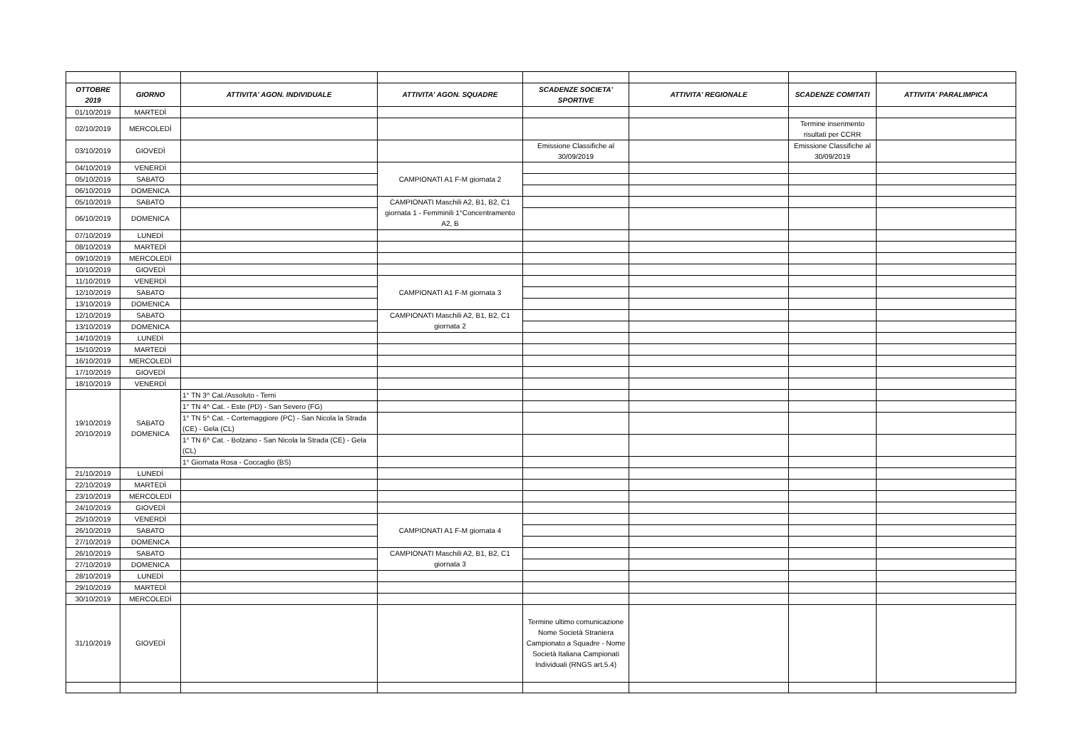| OTTOBRE 2019 | GIORNO | ATTIVITA' AGON. INDIVIDUALE | ATTIVITA' AGON. SQUADRE | SCADENZE SOCIETA' SPORTIVE | ATTIVITA' REGIONALE | SCADENZE COMITATI | ATTIVITA' PARALIMPICA |
| --- | --- | --- | --- | --- | --- | --- | --- |
| 01/10/2019 | MARTEDÌ | | | | | | |
| 02/10/2019 | MERCOLEDÌ | | | | | Termine inserimento risultati per CCRR | |
| 03/10/2019 | GIOVEDÌ | | | Emissione Classifiche al 30/09/2019 | | Emissione Classifiche al 30/09/2019 | |
| 04/10/2019 | VENERDÌ | | CAMPIONATI A1 F-M giornata 2 | | | | |
| 05/10/2019 | SABATO | | | | | | |
| 06/10/2019 | DOMENICA | | | | | | |
| 05/10/2019 | SABATO | | CAMPIONATI Maschili A2, B1, B2, C1 giornata 1 - Femminili 1°Concentramento A2, B | | | | |
| 06/10/2019 | DOMENICA | | | | | | |
| 07/10/2019 | LUNEDÌ | | | | | | |
| 08/10/2019 | MARTEDÌ | | | | | | |
| 09/10/2019 | MERCOLEDÌ | | | | | | |
| 10/10/2019 | GIOVEDÌ | | | | | | |
| 11/10/2019 | VENERDÌ | | CAMPIONATI A1 F-M giornata 3 | | | | |
| 12/10/2019 | SABATO | | | | | | |
| 13/10/2019 | DOMENICA | | | | | | |
| 12/10/2019 | SABATO | | CAMPIONATI Maschili A2, B1, B2, C1 giornata 2 | | | | |
| 13/10/2019 | DOMENICA | | | | | | |
| 14/10/2019 | LUNEDÌ | | | | | | |
| 15/10/2019 | MARTEDÌ | | | | | | |
| 16/10/2019 | MERCOLEDÌ | | | | | | |
| 17/10/2019 | GIOVEDÌ | | | | | | |
| 18/10/2019 | VENERDÌ | | | | | | |
| 19/10/2019 20/10/2019 | SABATO DOMENICA | 1° TN 3^ Cat./Assoluto - Terni | | | | | |
| | | 1° TN 4^ Cat. - Este (PD) - San Severo (FG) | | | | | |
| | | 1° TN 5^ Cat. - Cortemaggiore (PC) - San Nicola la Strada (CE) - Gela (CL) | | | | | |
| | | 1° TN 6^ Cat. - Bolzano - San Nicola la Strada (CE) - Gela (CL) | | | | | |
| | | 1° Giornata Rosa - Coccaglio (BS) | | | | | |
| 21/10/2019 | LUNEDÌ | | | | | | |
| 22/10/2019 | MARTEDÌ | | | | | | |
| 23/10/2019 | MERCOLEDÌ | | | | | | |
| 24/10/2019 | GIOVEDÌ | | | | | | |
| 25/10/2019 | VENERDÌ | | CAMPIONATI A1 F-M giornata 4 | | | | |
| 26/10/2019 | SABATO | | | | | | |
| 27/10/2019 | DOMENICA | | | | | | |
| 26/10/2019 | SABATO | | CAMPIONATI Maschili A2, B1, B2, C1 giornata 3 | | | | |
| 27/10/2019 | DOMENICA | | | | | | |
| 28/10/2019 | LUNEDÌ | | | | | | |
| 29/10/2019 | MARTEDÌ | | | | | | |
| 30/10/2019 | MERCOLEDÌ | | | | | | |
| 31/10/2019 | GIOVEDÌ | | | Termine ultimo comunicazione Nome Società Straniera Campionato a Squadre - Nome Società Italiana Campionati Individuali (RNGS art.5.4) | | | |